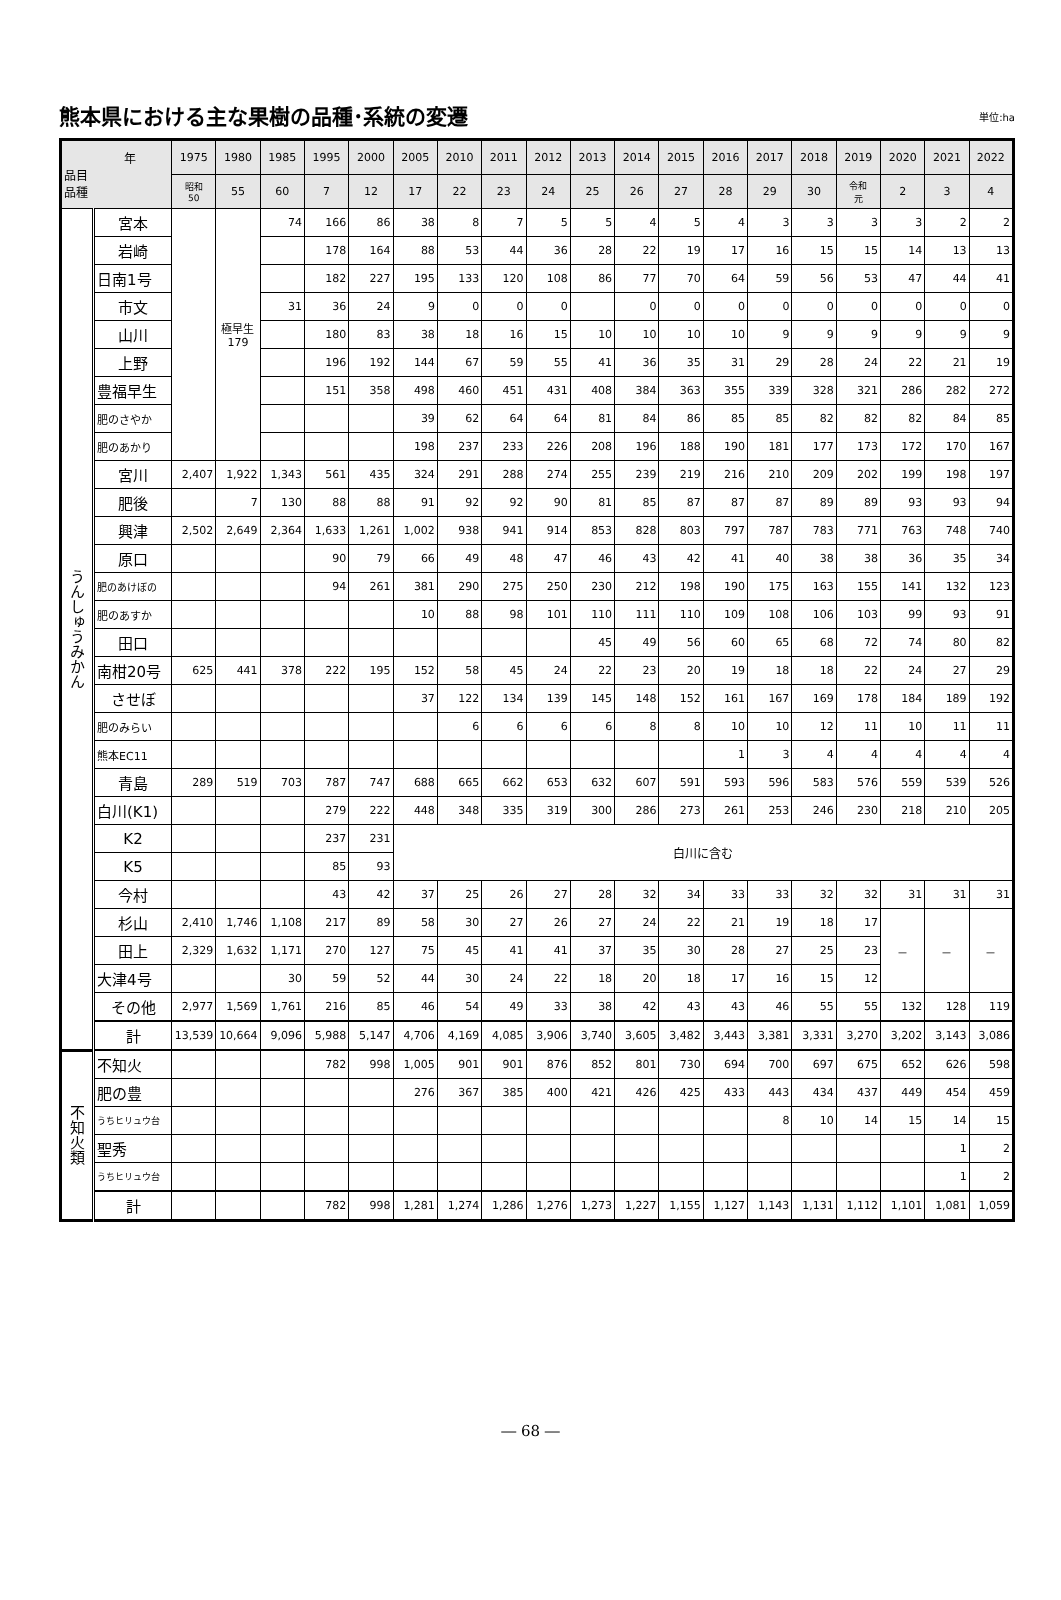熊本県における主な果樹の品種･系統の変遷
単位:ha
| 年 品目 品種 | | 1975 | 1980 | 1985 | 1995 | 2000 | 2005 | 2010 | 2011 | 2012 | 2013 | 2014 | 2015 | 2016 | 2017 | 2018 | 2019 | 2020 | 2021 | 2022 |
| --- | --- | --- | --- | --- | --- | --- | --- | --- | --- | --- | --- | --- | --- | --- | --- | --- | --- | --- | --- | --- |
| | | 昭和 50 | 55 | 60 | 7 | 12 | 17 | 22 | 23 | 24 | 25 | 26 | 27 | 28 | 29 | 30 | 令和 元 | 2 | 3 | 4 |
| うんしゅうみかん | 宮本 | | 極早生 179 | 74 | 166 | 86 | 38 | 8 | 7 | 5 | 5 | 4 | 5 | 4 | 3 | 3 | 3 | 3 | 2 | 2 |
| | 岩崎 | | | | 178 | 164 | 88 | 53 | 44 | 36 | 28 | 22 | 19 | 17 | 16 | 15 | 15 | 14 | 13 | 13 |
| | 日南1号 | | | | 182 | 227 | 195 | 133 | 120 | 108 | 86 | 77 | 70 | 64 | 59 | 56 | 53 | 47 | 44 | 41 |
| | 市文 | | | 31 | 36 | 24 | 9 | 0 | 0 | 0 | | 0 | 0 | 0 | 0 | 0 | 0 | 0 | 0 | 0 |
| | 山川 | | | | 180 | 83 | 38 | 18 | 16 | 15 | 10 | 10 | 10 | 10 | 9 | 9 | 9 | 9 | 9 | 9 |
| | 上野 | | | | 196 | 192 | 144 | 67 | 59 | 55 | 41 | 36 | 35 | 31 | 29 | 28 | 24 | 22 | 21 | 19 |
| | 豊福早生 | | | | 151 | 358 | 498 | 460 | 451 | 431 | 408 | 384 | 363 | 355 | 339 | 328 | 321 | 286 | 282 | 272 |
| | 肥のさやか | | | | | | 39 | 62 | 64 | 64 | 81 | 84 | 86 | 85 | 85 | 82 | 82 | 82 | 84 | 85 |
| | 肥のあかり | | | | | | 198 | 237 | 233 | 226 | 208 | 196 | 188 | 190 | 181 | 177 | 173 | 172 | 170 | 167 |
| | 宮川 | 2,407 | 1,922 | 1,343 | 561 | 435 | 324 | 291 | 288 | 274 | 255 | 239 | 219 | 216 | 210 | 209 | 202 | 199 | 198 | 197 |
| | 肥後 | | 7 | 130 | 88 | 88 | 91 | 92 | 92 | 90 | 81 | 85 | 87 | 87 | 87 | 89 | 89 | 93 | 93 | 94 |
| | 興津 | 2,502 | 2,649 | 2,364 | 1,633 | 1,261 | 1,002 | 938 | 941 | 914 | 853 | 828 | 803 | 797 | 787 | 783 | 771 | 763 | 748 | 740 |
| | 原口 | | | | 90 | 79 | 66 | 49 | 48 | 47 | 46 | 43 | 42 | 41 | 40 | 38 | 38 | 36 | 35 | 34 |
| | 肥のあけぼの | | | | 94 | 261 | 381 | 290 | 275 | 250 | 230 | 212 | 198 | 190 | 175 | 163 | 155 | 141 | 132 | 123 |
| | 肥のあすか | | | | | | 10 | 88 | 98 | 101 | 110 | 111 | 110 | 109 | 108 | 106 | 103 | 99 | 93 | 91 |
| | 田口 | | | | | | | | | | 45 | 49 | 56 | 60 | 65 | 68 | 72 | 74 | 80 | 82 |
| | 南柑20号 | 625 | 441 | 378 | 222 | 195 | 152 | 58 | 45 | 24 | 22 | 23 | 20 | 19 | 18 | 18 | 22 | 24 | 27 | 29 |
| | させぼ | | | | | | 37 | 122 | 134 | 139 | 145 | 148 | 152 | 161 | 167 | 169 | 178 | 184 | 189 | 192 |
| | 肥のみらい | | | | | | | 6 | 6 | 6 | 6 | 8 | 8 | 10 | 10 | 12 | 11 | 10 | 11 | 11 |
| | 熊本EC11 | | | | | | | | | | | | | 1 | 3 | 4 | 4 | 4 | 4 | 4 |
| | 青島 | 289 | 519 | 703 | 787 | 747 | 688 | 665 | 662 | 653 | 632 | 607 | 591 | 593 | 596 | 583 | 576 | 559 | 539 | 526 |
| | 白川(K1) | | | | 279 | 222 | 448 | 348 | 335 | 319 | 300 | 286 | 273 | 261 | 253 | 246 | 230 | 218 | 210 | 205 |
| | K2 | | | | 237 | 231 | 白川に含む | | | | | | | | | | | | | |
| | K5 | | | | 85 | 93 | | | | | | | | | | | | | | |
| | 今村 | | | | 43 | 42 | 37 | 25 | 26 | 27 | 28 | 32 | 34 | 33 | 33 | 32 | 32 | 31 | 31 | 31 |
| | 杉山 | 2,410 | 1,746 | 1,108 | 217 | 89 | 58 | 30 | 27 | 26 | 27 | 24 | 22 | 21 | 19 | 18 | 17 | － | － | － |
| | 田上 | 2,329 | 1,632 | 1,171 | 270 | 127 | 75 | 45 | 41 | 41 | 37 | 35 | 30 | 28 | 27 | 25 | 23 | | | |
| | 大津4号 | | | 30 | 59 | 52 | 44 | 30 | 24 | 22 | 18 | 20 | 18 | 17 | 16 | 15 | 12 | | | |
| | その他 | 2,977 | 1,569 | 1,761 | 216 | 85 | 46 | 54 | 49 | 33 | 38 | 42 | 43 | 43 | 46 | 55 | 55 | 132 | 128 | 119 |
| | 計 | 13,539 | 10,664 | 9,096 | 5,988 | 5,147 | 4,706 | 4,169 | 4,085 | 3,906 | 3,740 | 3,605 | 3,482 | 3,443 | 3,381 | 3,331 | 3,270 | 3,202 | 3,143 | 3,086 |
| 不知火類 | 不知火 | | | | 782 | 998 | 1,005 | 901 | 901 | 876 | 852 | 801 | 730 | 694 | 700 | 697 | 675 | 652 | 626 | 598 |
| | 肥の豊 | | | | | | 276 | 367 | 385 | 400 | 421 | 426 | 425 | 433 | 443 | 434 | 437 | 449 | 454 | 459 |
| | うちヒリュウ台 | | | | | | | | | | | | | | 8 | 10 | 14 | 15 | 14 | 15 |
| | 聖秀 | | | | | | | | | | | | | | | | | | 1 | 2 |
| | うちヒリュウ台 | | | | | | | | | | | | | | | | | | 1 | 2 |
| | 計 | | | | 782 | 998 | 1,281 | 1,274 | 1,286 | 1,276 | 1,273 | 1,227 | 1,155 | 1,127 | 1,143 | 1,131 | 1,112 | 1,101 | 1,081 | 1,059 |
― 68 ―